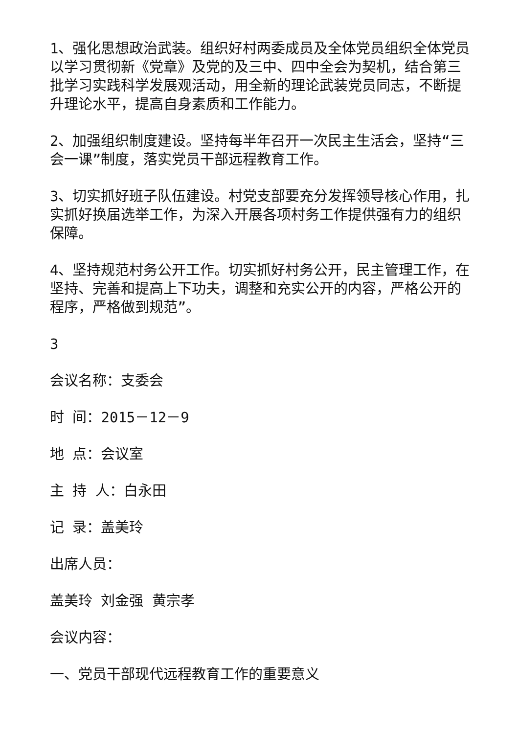1、强化思想政治武装。组织好村两委成员及全体党员组织全体党员以学习贯彻新《党章》及党的及三中、四中全会为契机，结合第三批学习实践科学发展观活动，用全新的理论武装党员同志，不断提升理论水平，提高自身素质和工作能力。
2、加强组织制度建设。坚持每半年召开一次民主生活会，坚持“三会一课”制度，落实党员干部远程教育工作。
3、切实抓好班子队伍建设。村党支部要充分发挥领导核心作用，扎实抓好换届选举工作，为深入开展各项村务工作提供强有力的组织保障。
4、坚持规范村务公开工作。切实抓好村务公开，民主管理工作，在坚持、完善和提高上下功夫，调整和充实公开的内容，严格公开的程序，严格做到规范”。
3
会议名称：支委会
时 间：2015－12－9
地 点：会议室
主 持 人：白永田
记 录：盖美玲
出席人员：
盖美玲 刘金强 黄宗孝
会议内容：
一、党员干部现代远程教育工作的重要意义